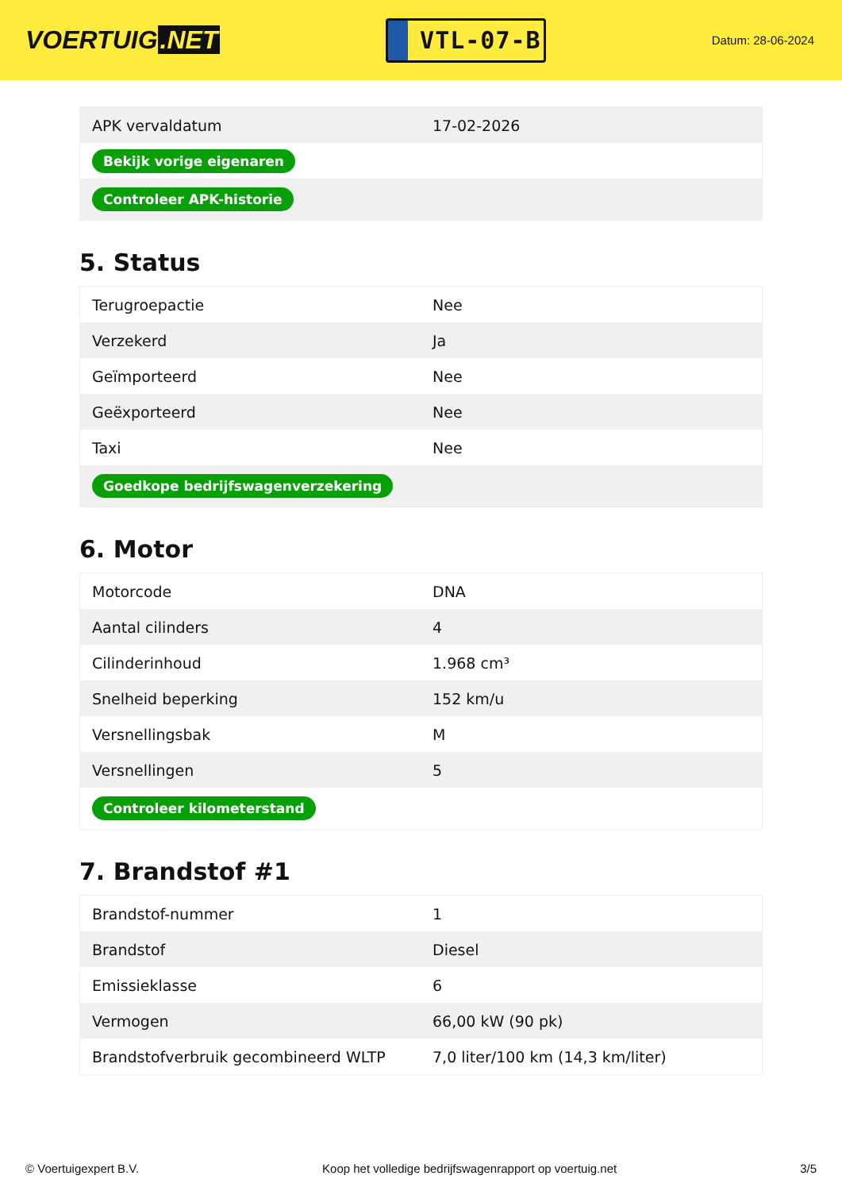VOERTUIG.NET
VTL-07-B
Datum: 28-06-2024
| APK vervaldatum | 17-02-2026 |
| Bekijk vorige eigenaren | |
| Controleer APK-historie | |
5. Status
| Terugroepactie | Nee |
| Verzekerd | Ja |
| Geïmporteerd | Nee |
| Geëxporteerd | Nee |
| Taxi | Nee |
| Goedkope bedrijfswagenverzekering | |
6. Motor
| Motorcode | DNA |
| Aantal cilinders | 4 |
| Cilinderinhoud | 1.968 cm³ |
| Snelheid beperking | 152 km/u |
| Versnellingsbak | M |
| Versnellingen | 5 |
| Controleer kilometerstand | |
7. Brandstof #1
| Brandstof-nummer | 1 |
| Brandstof | Diesel |
| Emissieklasse | 6 |
| Vermogen | 66,00 kW (90 pk) |
| Brandstofverbruik gecombineerd WLTP | 7,0 liter/100 km (14,3 km/liter) |
© Voertuigexpert B.V. Koop het volledige bedrijfswagenrapport op voertuig.net 3/5